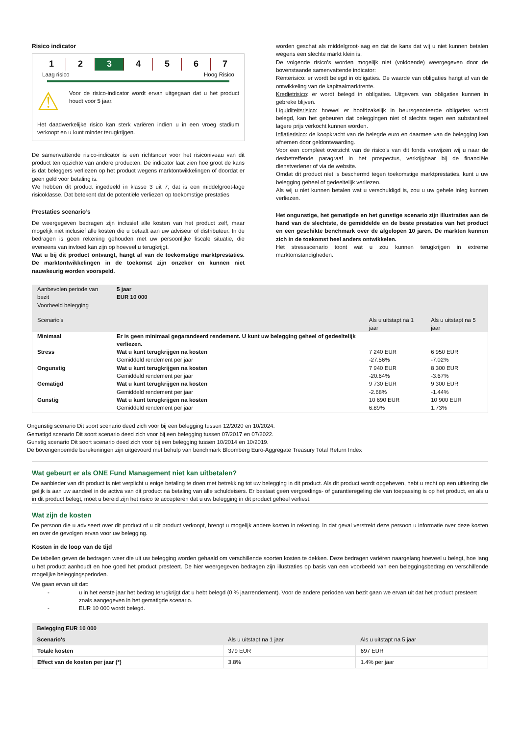Risico indicator
1 2 3 4567
Laag risico Hoog Risico
⚠
Voor de risico-indicator wordt ervan uitgegaan dat u het product houdt voor 5 jaar.
Het daadwerkelijke risico kan sterk variëren indien u in een vroeg stadium verkoopt en u kunt minder terugkrijgen.
De samenvattende risico-indicator is een richtsnoer voor het risiconiveau van dit product ten opzichte van andere producten. De indicator laat zien hoe groot de kans is dat beleggers verliezen op het product wegens marktontwikkelingen of doordat er geen geld voor betaling is.
We hebben dit product ingedeeld in klasse 3 uit 7; dat is een middelgroot-lage risicoklasse. Dat betekent dat de potentiële verliezen op toekomstige prestaties
Prestaties scenario’s
De weergegeven bedragen zijn inclusief alle kosten van het product zelf, maar mogelijk niet inclusief alle kosten die u betaalt aan uw adviseur of distributeur. In de bedragen is geen rekening gehouden met uw persoonlijke fiscale situatie, die eveneens van invloed kan zijn op hoeveel u terugkrijgt.
Wat u bij dit product ontvangt, hangt af van de toekomstige marktprestaties. De marktontwikkelingen in de toekomst zijn onzeker en kunnen niet nauwkeurig worden voorspeld.
worden geschat als middelgroot-laag en dat de kans dat wij u niet kunnen betalen wegens een slechte markt klein is.
De volgende risico’s worden mogelijk niet (voldoende) weergegeven door de bovenstaande samenvattende indicator:
Renterisico: er wordt belegd in obligaties. De waarde van obligaties hangt af van de ontwikkeling van de kapitaalmarktrente.
Kredietrisico: er wordt belegd in obligaties. Uitgevers van obligaties kunnen in gebreke blijven.
Liquiditeitsrisico: hoewel er hoofdzakelijk in beursgenoteerde obligaties wordt belegd, kan het gebeuren dat beleggingen niet of slechts tegen een substantieel lagere prijs verkocht kunnen worden.
Inflatierisico: de koopkracht van de belegde euro en daarmee van de belegging kan afnemen door geldontwaarding.
Voor een compleet overzicht van de risico’s van dit fonds verwijzen wij u naar de desbetreffende paragraaf in het prospectus, verkrijgbaar bij de financiële dienstverlener of via de website.
Omdat dit product niet is beschermd tegen toekomstige marktprestaties, kunt u uw belegging geheel of gedeeltelijk verliezen.
Als wij u niet kunnen betalen wat u verschuldigd is, zou u uw gehele inleg kunnen verliezen.
Het ongunstige, het gematigde en het gunstige scenario zijn illustraties aan de hand van de slechtste, de gemiddelde en de beste prestaties van het product en een geschikte benchmark over de afgelopen 10 jaren. De markten kunnen zich in de toekomst heel anders ontwikkelen.
Het stressscenario toont wat u zou kunnen terugkrijgen in extreme marktomstandigheden.
| Aanbevolen periode van bezit Voorbeeld belegging | 5 jaar EUR 10 000 | | |
| Scenario's | | Als u uitstapt na 1 jaar | Als u uitstapt na 5 jaar |
| Minimaal | Er is geen minimaal gegarandeerd rendement. U kunt uw belegging geheel of gedeeltelijk verliezen. | | |
| Stress | Wat u kunt terugkrijgen na kosten | 7 240 EUR | 6 950 EUR |
| | Gemiddeld rendement per jaar | -27.56% | -7.02% |
| Ongunstig | Wat u kunt terugkrijgen na kosten | 7 940 EUR | 8 300 EUR |
| | Gemiddeld rendement per jaar | -20.64% | -3.67% |
| Gematigd | Wat u kunt terugkrijgen na kosten | 9 730 EUR | 9 300 EUR |
| | Gemiddeld rendement per jaar | -2.68% | -1.44% |
| Gunstig | Wat u kunt terugkrijgen na kosten | 10 690 EUR | 10 900 EUR |
| | Gemiddeld rendement per jaar | 6.89% | 1.73% |
Ongunstig scenario Dit soort scenario deed zich voor bij een belegging tussen 12/2020 en 10/2024.
Gematigd scenario Dit soort scenario deed zich voor bij een belegging tussen 07/2017 en 07/2022.
Gunstig scenario Dit soort scenario deed zich voor bij een belegging tussen 10/2014 en 10/2019.
De bovengenoemde berekeningen zijn uitgevoerd met behulp van benchmark Bloomberg Euro-Aggregate Treasury Total Return Index
Wat gebeurt er als ONE Fund Management niet kan uitbetalen?
De aanbieder van dit product is niet verplicht u enige betaling te doen met betrekking tot uw belegging in dit product. Als dit product wordt opgeheven, hebt u recht op een uitkering die gelijk is aan uw aandeel in de activa van dit product na betaling van alle schuldeisers. Er bestaat geen vergoedings- of garantieregeling die van toepassing is op het product, en als u in dit product belegt, moet u bereid zijn het risico te accepteren dat u uw belegging in dit product geheel verliest.
Wat zijn de kosten
De persoon die u adviseert over dit product of u dit product verkoopt, brengt u mogelijk andere kosten in rekening. In dat geval verstrekt deze persoon u informatie over deze kosten en over de gevolgen ervan voor uw belegging.
Kosten in de loop van de tijd
De tabellen geven de bedragen weer die uit uw belegging worden gehaald om verschillende soorten kosten te dekken. Deze bedragen variëren naargelang hoeveel u belegt, hoe lang u het product aanhoudt en hoe goed het product presteert. De hier weergegeven bedragen zijn illustraties op basis van een voorbeeld van een beleggingsbedrag en verschillende mogelijke beleggingsperioden.
We gaan ervan uit dat:
- u in het eerste jaar het bedrag terugkrijgt dat u hebt belegd (0 % jaarrendement). Voor de andere perioden van bezit gaan we ervan uit dat het product presteert zoals aangegeven in het gematigde scenario.
- EUR 10 000 wordt belegd.
| Belegging EUR 10 000 | | |
| Scenario's | Als u uitstapt na 1 jaar | Als u uitstapt na 5 jaar |
| Totale kosten | 379 EUR | 697 EUR |
| Effect van de kosten per jaar (*) | 3.8% | 1.4% per jaar |